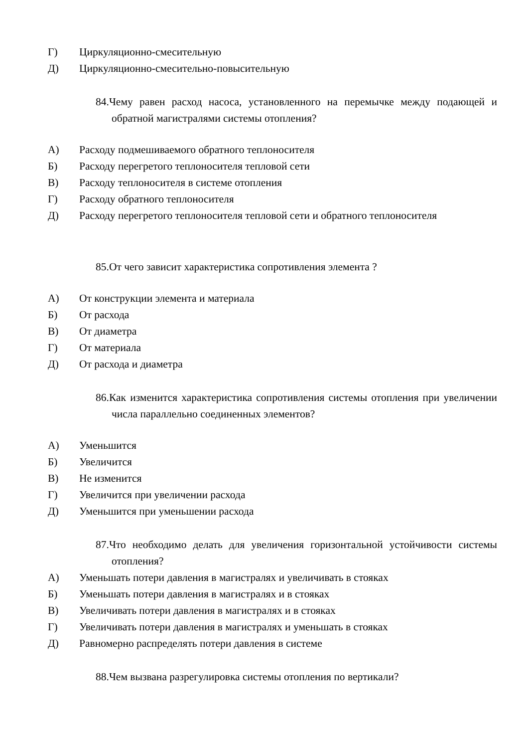Г) Циркуляционно-смесительную
Д) Циркуляционно-смесительно-повысительную
84.Чему равен расход насоса, установленного на перемычке между подающей и обратной магистралями системы отопления?
А) Расходу подмешиваемого обратного теплоносителя
Б) Расходу перегретого теплоносителя тепловой сети
В) Расходу теплоносителя в системе отопления
Г) Расходу обратного теплоносителя
Д) Расходу перегретого теплоносителя тепловой сети и обратного теплоносителя
85.От чего зависит характеристика сопротивления элемента ?
А) От конструкции элемента и материала
Б) От расхода
В) От диаметра
Г) От материала
Д) От расхода и диаметра
86.Как изменится характеристика сопротивления системы отопления при увеличении числа параллельно соединенных элементов?
А) Уменьшится
Б) Увеличится
В) Не изменится
Г) Увеличится при увеличении расхода
Д) Уменьшится при уменьшении расхода
87.Что необходимо делать для увеличения горизонтальной устойчивости системы отопления?
А) Уменьшать потери давления в магистралях и увеличивать в стояках
Б) Уменьшать потери давления в магистралях и в стояках
В) Увеличивать потери давления в магистралях и в стояках
Г) Увеличивать потери давления в магистралях и уменьшать в стояках
Д) Равномерно распределять потери давления в системе
88.Чем вызвана разрегулировка системы отопления по вертикали?